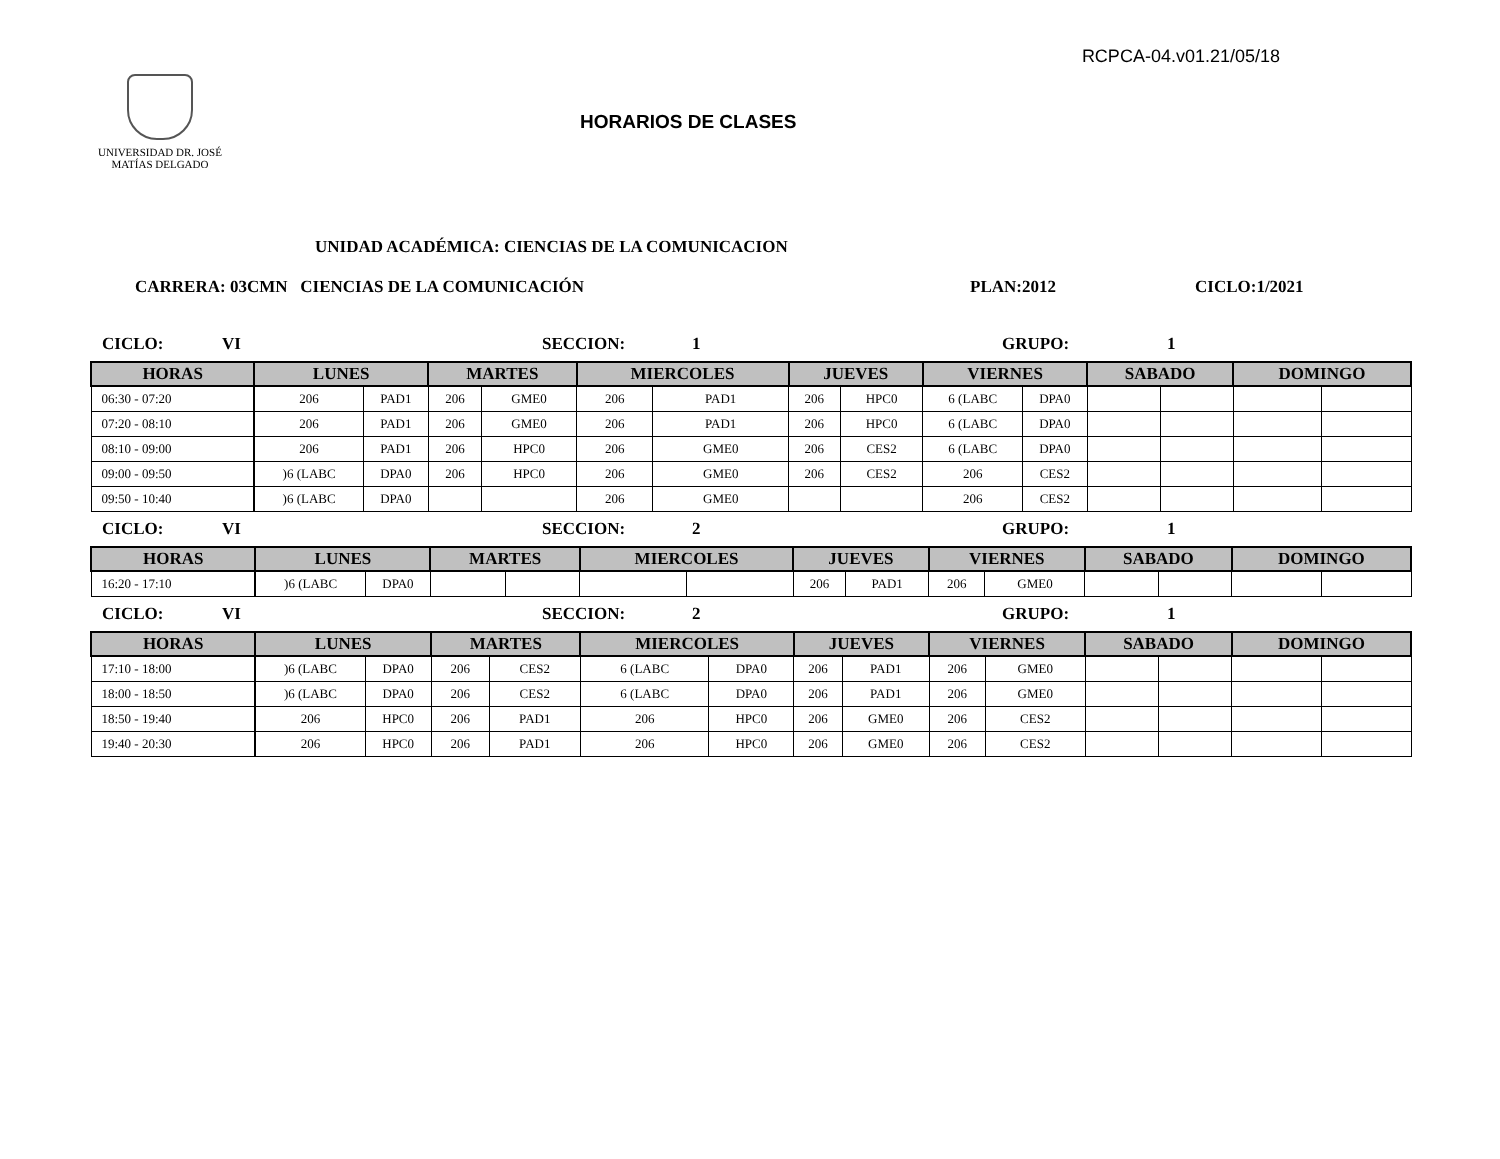RCPCA-04.v01.21/05/18
UNIVERSIDAD DR. JOSÉ
MATÍAS DELGADO
HORARIOS DE CLASES
UNIDAD ACADÉMICA: CIENCIAS DE LA COMUNICACION
CARRERA: 03CMN CIENCIAS DE LA COMUNICACIÓN PLAN:2012 CICLO:1/2021
CICLO: VI SECCION: 1 GRUPO: 1
| HORAS | LUNES | | MARTES | | MIERCOLES | | JUEVES | | VIERNES | | SABADO | | DOMINGO | |
| --- | --- | --- | --- | --- | --- | --- | --- | --- | --- | --- | --- | --- | --- | --- |
| 06:30 - 07:20 | 206 | PAD1 | 206 | GME0 | 206 | PAD1 | 206 | HPC0 | 6 (LABC | DPA0 | | | | |
| 07:20 - 08:10 | 206 | PAD1 | 206 | GME0 | 206 | PAD1 | 206 | HPC0 | 6 (LABC | DPA0 | | | | |
| 08:10 - 09:00 | 206 | PAD1 | 206 | HPC0 | 206 | GME0 | 206 | CES2 | 6 (LABC | DPA0 | | | | |
| 09:00 - 09:50 | )6 (LABC | DPA0 | 206 | HPC0 | 206 | GME0 | 206 | CES2 | 206 | CES2 | | | | |
| 09:50 - 10:40 | )6 (LABC | DPA0 | | | 206 | GME0 | | | 206 | CES2 | | | | |
CICLO: VI SECCION: 2 GRUPO: 1
| HORAS | LUNES | | MARTES | | MIERCOLES | | JUEVES | | VIERNES | | SABADO | | DOMINGO | |
| --- | --- | --- | --- | --- | --- | --- | --- | --- | --- | --- | --- | --- | --- | --- |
| 16:20 - 17:10 | )6 (LABC | DPA0 | | | | | 206 | PAD1 | 206 | GME0 | | | | |
CICLO: VI SECCION: 2 GRUPO: 1
| HORAS | LUNES | | MARTES | | MIERCOLES | | JUEVES | | VIERNES | | SABADO | | DOMINGO | |
| --- | --- | --- | --- | --- | --- | --- | --- | --- | --- | --- | --- | --- | --- | --- |
| 17:10 - 18:00 | )6 (LABC | DPA0 | 206 | CES2 | 6 (LABC | DPA0 | 206 | PAD1 | 206 | GME0 | | | | |
| 18:00 - 18:50 | )6 (LABC | DPA0 | 206 | CES2 | 6 (LABC | DPA0 | 206 | PAD1 | 206 | GME0 | | | | |
| 18:50 - 19:40 | 206 | HPC0 | 206 | PAD1 | 206 | HPC0 | 206 | GME0 | 206 | CES2 | | | | |
| 19:40 - 20:30 | 206 | HPC0 | 206 | PAD1 | 206 | HPC0 | 206 | GME0 | 206 | CES2 | | | | |